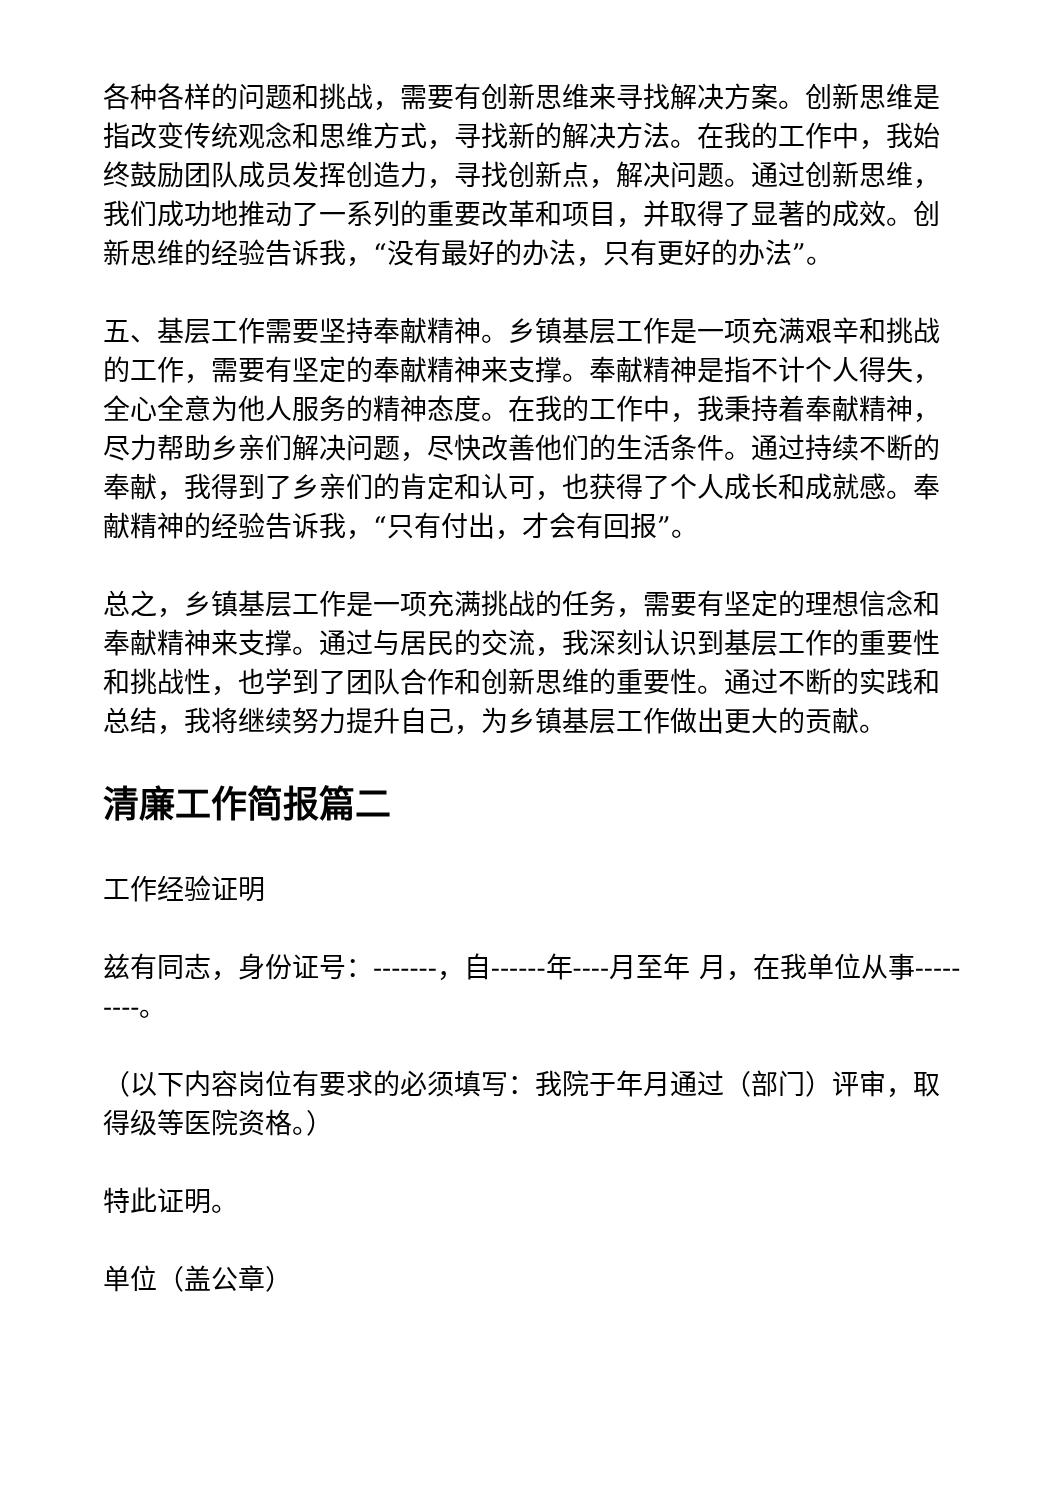各种各样的问题和挑战，需要有创新思维来寻找解决方案。创新思维是指改变传统观念和思维方式，寻找新的解决方法。在我的工作中，我始终鼓励团队成员发挥创造力，寻找创新点，解决问题。通过创新思维，我们成功地推动了一系列的重要改革和项目，并取得了显著的成效。创新思维的经验告诉我，“没有最好的办法，只有更好的办法”。
五、基层工作需要坚持奉献精神。乡镇基层工作是一项充满艰辛和挑战的工作，需要有坚定的奉献精神来支撑。奉献精神是指不计个人得失，全心全意为他人服务的精神态度。在我的工作中，我秉持着奉献精神，尽力帮助乡亲们解决问题，尽快改善他们的生活条件。通过持续不断的奉献，我得到了乡亲们的肯定和认可，也获得了个人成长和成就感。奉献精神的经验告诉我，“只有付出，才会有回报”。
总之，乡镇基层工作是一项充满挑战的任务，需要有坚定的理想信念和奉献精神来支撑。通过与居民的交流，我深刻认识到基层工作的重要性和挑战性，也学到了团队合作和创新思维的重要性。通过不断的实践和总结，我将继续努力提升自己，为乡镇基层工作做出更大的贡献。
清廉工作简报篇二
工作经验证明
兹有同志，身份证号：-------，自------年----月至年 月，在我单位从事---------。
（以下内容岗位有要求的必须填写：我院于年月通过（部门）评审，取得级等医院资格。）
特此证明。
单位（盖公章）